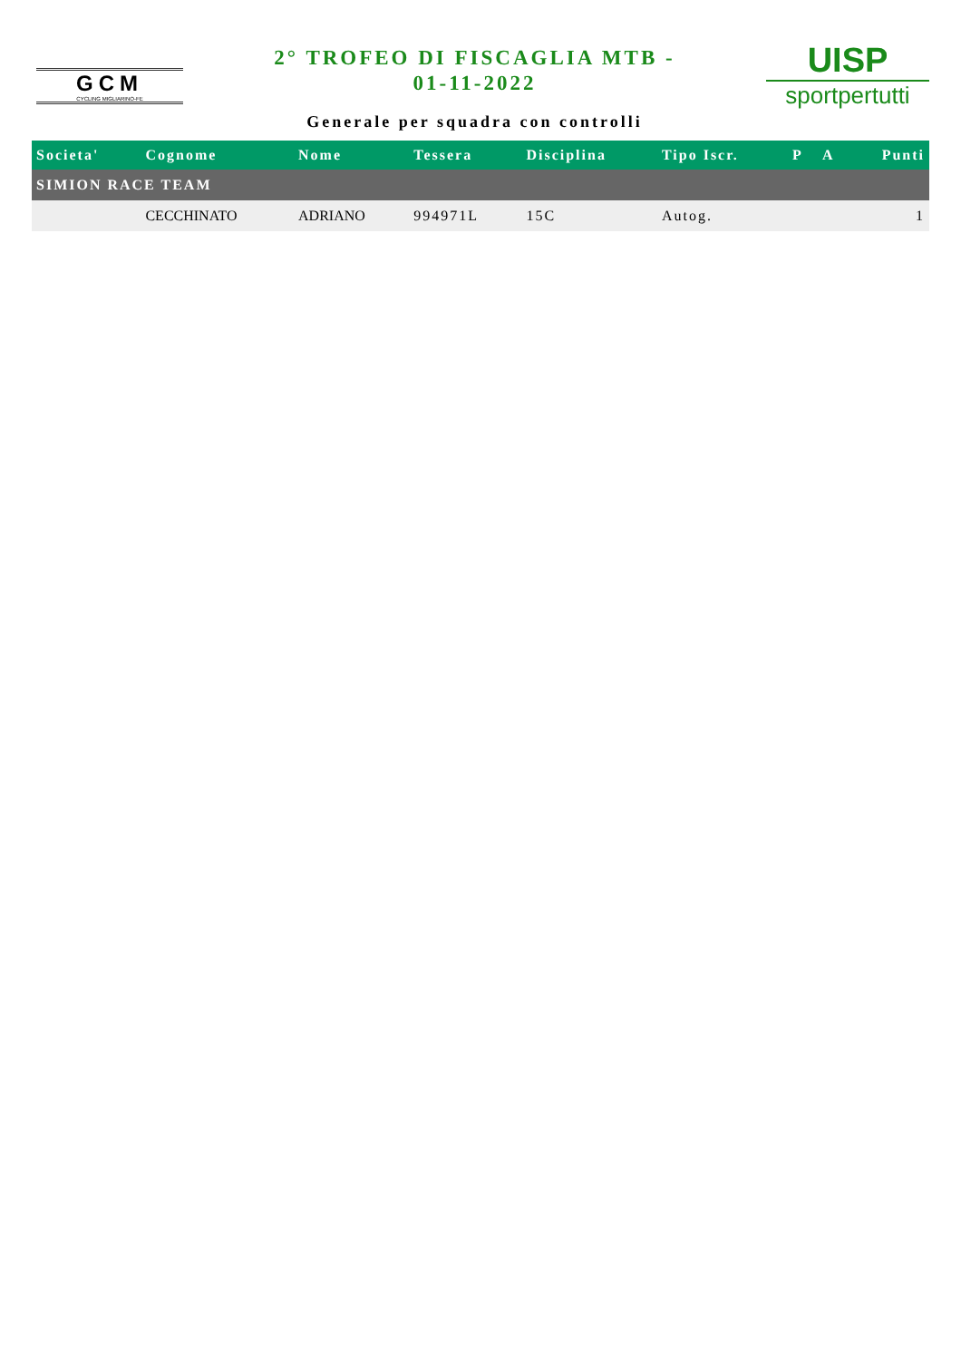GCM
CYCLING MIGLIARINO-FE
2° TROFEO DI FISCAGLIA MTB -
01-11-2022
Generale per squadra con controlli
UISP
sportpertutti
| Societa' | Cognome | Nome | Tessera | Disciplina | Tipo Iscr. | P | A | Punti |
| --- | --- | --- | --- | --- | --- | --- | --- | --- |
| SIMION RACE TEAM | | | | | | | | |
| | CECCHINATO | ADRIANO | 994971L | 15C | Autog. | | | 1 |